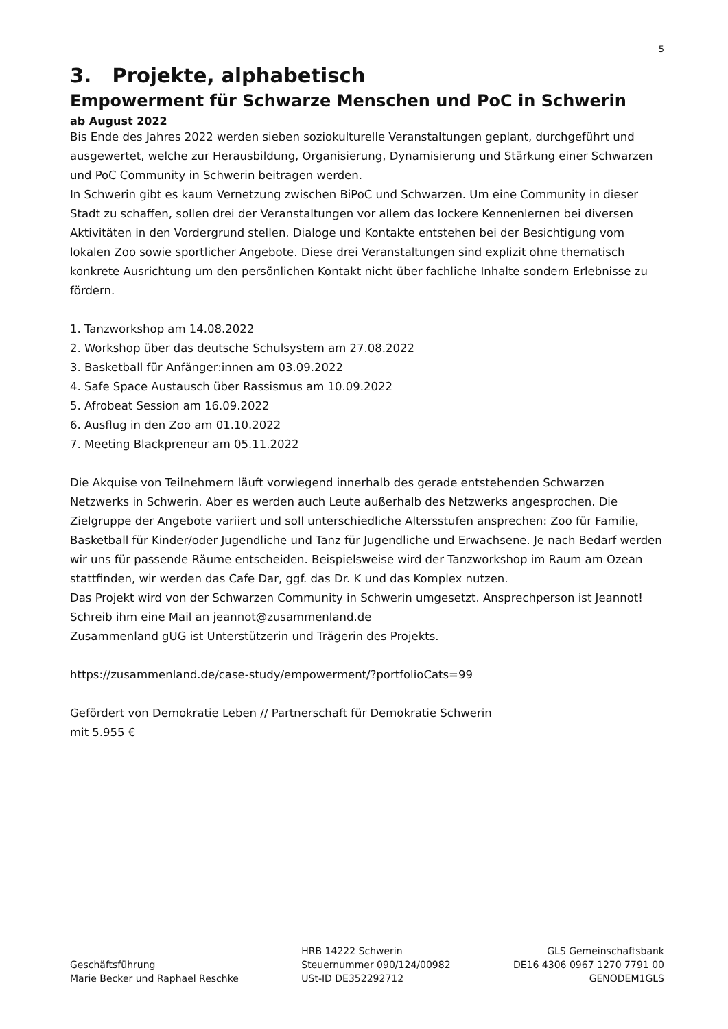5
3. Projekte, alphabetisch
Empowerment für Schwarze Menschen und PoC in Schwerin
ab August 2022
Bis Ende des Jahres 2022 werden sieben soziokulturelle Veranstaltungen geplant, durchgeführt und ausgewertet, welche zur Herausbildung, Organisierung, Dynamisierung und Stärkung einer Schwarzen und PoC Community in Schwerin beitragen werden.
In Schwerin gibt es kaum Vernetzung zwischen BiPoC und Schwarzen. Um eine Community in dieser Stadt zu schaffen, sollen drei der Veranstaltungen vor allem das lockere Kennenlernen bei diversen Aktivitäten in den Vordergrund stellen. Dialoge und Kontakte entstehen bei der Besichtigung vom lokalen Zoo sowie sportlicher Angebote. Diese drei Veranstaltungen sind explizit ohne thematisch konkrete Ausrichtung um den persönlichen Kontakt nicht über fachliche Inhalte sondern Erlebnisse zu fördern.
1. Tanzworkshop am 14.08.2022
2. Workshop über das deutsche Schulsystem am 27.08.2022
3. Basketball für Anfänger:innen am 03.09.2022
4. Safe Space Austausch über Rassismus am 10.09.2022
5. Afrobeat Session am 16.09.2022
6. Ausflug in den Zoo am 01.10.2022
7. Meeting Blackpreneur am 05.11.2022
Die Akquise von Teilnehmern läuft vorwiegend innerhalb des gerade entstehenden Schwarzen Netzwerks in Schwerin. Aber es werden auch Leute außerhalb des Netzwerks angesprochen. Die Zielgruppe der Angebote variiert und soll unterschiedliche Altersstufen ansprechen: Zoo für Familie, Basketball für Kinder/oder Jugendliche und Tanz für Jugendliche und Erwachsene. Je nach Bedarf werden wir uns für passende Räume entscheiden. Beispielsweise wird der Tanzworkshop im Raum am Ozean stattfinden, wir werden das Cafe Dar, ggf. das Dr. K und das Komplex nutzen.
Das Projekt wird von der Schwarzen Community in Schwerin umgesetzt. Ansprechperson ist Jeannot! Schreib ihm eine Mail an jeannot@zusammenland.de
Zusammenland gUG ist Unterstützerin und Trägerin des Projekts.
https://zusammenland.de/case-study/empowerment/?portfolioCats=99
Gefördert von Demokratie Leben // Partnerschaft für Demokratie Schwerin
mit 5.955 €
Geschäftsführung
Marie Becker und Raphael Reschke
HRB 14222 Schwerin
Steuernummer 090/124/00982
USt-ID DE352292712
GLS Gemeinschaftsbank
DE16 4306 0967 1270 7791 00
GENODEM1GLS